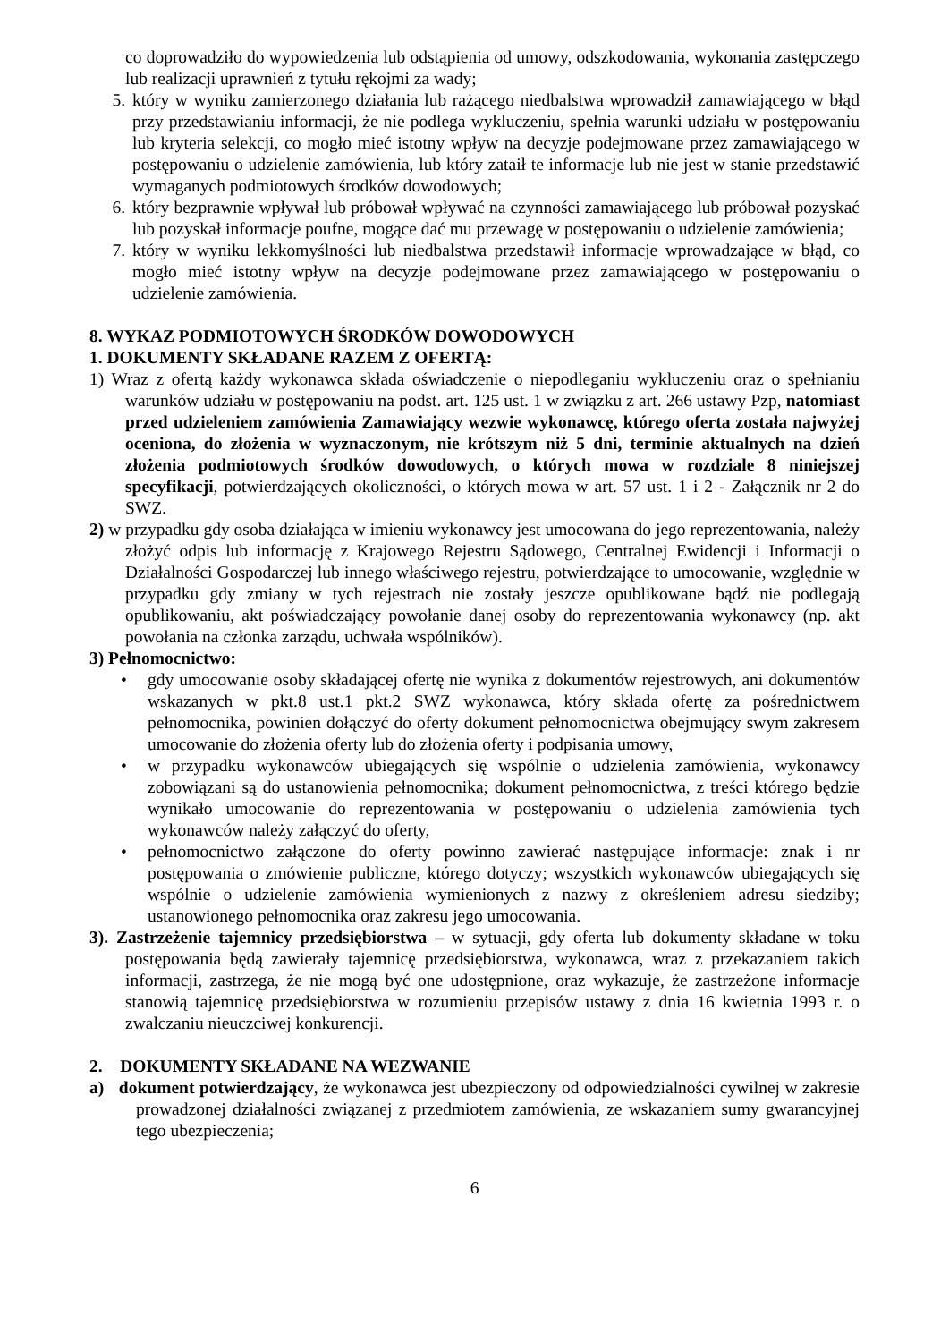co doprowadziło do wypowiedzenia lub odstąpienia od umowy, odszkodowania, wykonania zastępczego lub realizacji uprawnień z tytułu rękojmi za wady;
5. który w wyniku zamierzonego działania lub rażącego niedbalstwa wprowadził zamawiającego w błąd przy przedstawianiu informacji, że nie podlega wykluczeniu, spełnia warunki udziału w postępowaniu lub kryteria selekcji, co mogło mieć istotny wpływ na decyzje podejmowane przez zamawiającego w postępowaniu o udzielenie zamówienia, lub który zataił te informacje lub nie jest w stanie przedstawić wymaganych podmiotowych środków dowodowych;
6. który bezprawnie wpływał lub próbował wpływać na czynności zamawiającego lub próbował pozyskać lub pozyskał informacje poufne, mogące dać mu przewagę w postępowaniu o udzielenie zamówienia;
7. który w wyniku lekkomyślności lub niedbalstwa przedstawił informacje wprowadzające w błąd, co mogło mieć istotny wpływ na decyzje podejmowane przez zamawiającego w postępowaniu o udzielenie zamówienia.
8. WYKAZ PODMIOTOWYCH ŚRODKÓW DOWODOWYCH
1. DOKUMENTY SKŁADANE RAZEM Z OFERTĄ:
1) Wraz z ofertą każdy wykonawca składa oświadczenie o niepodleganiu wykluczeniu oraz o spełnianiu warunków udziału w postępowaniu na podst. art. 125 ust. 1 w związku z art. 266 ustawy Pzp, natomiast przed udzieleniem zamówienia Zamawiający wezwie wykonawcę, którego oferta została najwyżej oceniona, do złożenia w wyznaczonym, nie krótszym niż 5 dni, terminie aktualnych na dzień złożenia podmiotowych środków dowodowych, o których mowa w rozdziale 8 niniejszej specyfikacji, potwierdzających okoliczności, o których mowa w art. 57 ust. 1 i 2 - Załącznik nr 2 do SWZ.
2) w przypadku gdy osoba działająca w imieniu wykonawcy jest umocowana do jego reprezentowania, należy złożyć odpis lub informację z Krajowego Rejestru Sądowego, Centralnej Ewidencji i Informacji o Działalności Gospodarczej lub innego właściwego rejestru, potwierdzające to umocowanie, względnie w przypadku gdy zmiany w tych rejestrach nie zostały jeszcze opublikowane bądź nie podlegają opublikowaniu, akt poświadczający powołanie danej osoby do reprezentowania wykonawcy (np. akt powołania na członka zarządu, uchwała wspólników).
3) Pełnomocnictwo:
• gdy umocowanie osoby składającej ofertę nie wynika z dokumentów rejestrowych, ani dokumentów wskazanych w pkt.8 ust.1 pkt.2 SWZ wykonawca, który składa ofertę za pośrednictwem pełnomocnika, powinien dołączyć do oferty dokument pełnomocnictwa obejmujący swym zakresem umocowanie do złożenia oferty lub do złożenia oferty i podpisania umowy,
• w przypadku wykonawców ubiegających się wspólnie o udzielenia zamówienia, wykonawcy zobowiązani są do ustanowienia pełnomocnika; dokument pełnomocnictwa, z treści którego będzie wynikało umocowanie do reprezentowania w postępowaniu o udzielenia zamówienia tych wykonawców należy załączyć do oferty,
• pełnomocnictwo załączone do oferty powinno zawierać następujące informacje: znak i nr postępowania o zmówienie publiczne, którego dotyczy; wszystkich wykonawców ubiegających się wspólnie o udzielenie zamówienia wymienionych z nazwy z określeniem adresu siedziby; ustanowionego pełnomocnika oraz zakresu jego umocowania.
3). Zastrzeżenie tajemnicy przedsiębiorstwa – w sytuacji, gdy oferta lub dokumenty składane w toku postępowania będą zawierały tajemnicę przedsiębiorstwa, wykonawca, wraz z przekazaniem takich informacji, zastrzega, że nie mogą być one udostępnione, oraz wykazuje, że zastrzeżone informacje stanowią tajemnicę przedsiębiorstwa w rozumieniu przepisów ustawy z dnia 16 kwietnia 1993 r. o zwalczaniu nieuczciwej konkurencji.
2. DOKUMENTY SKŁADANE NA WEZWANIE
a) dokument potwierdzający, że wykonawca jest ubezpieczony od odpowiedzialności cywilnej w zakresie prowadzonej działalności związanej z przedmiotem zamówienia, ze wskazaniem sumy gwarancyjnej tego ubezpieczenia;
6